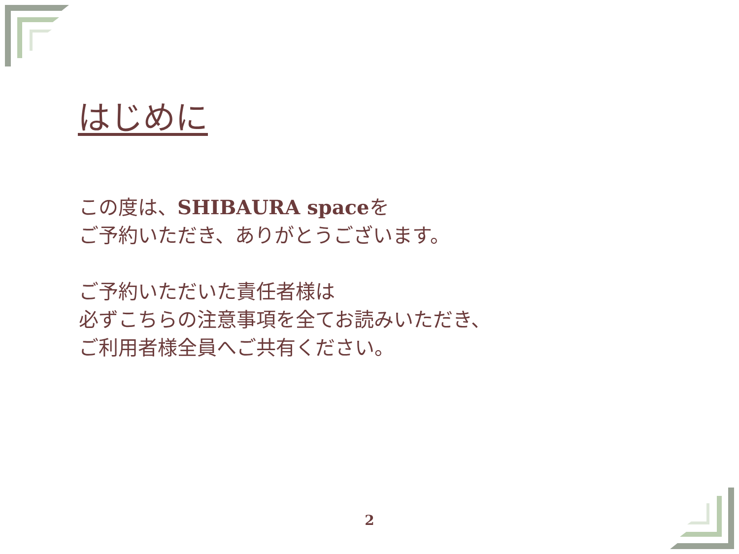はじめに
この度は、SHIBAURA spaceを
ご予約いただき、ありがとうございます。
ご予約いただいた責任者様は
必ずこちらの注意事項を全てお読みいただき、
ご利用者様全員へご共有ください。
2